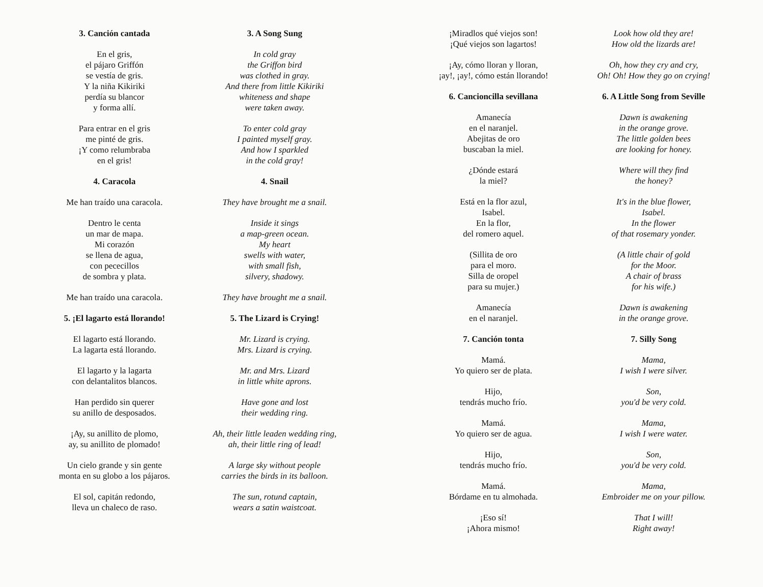3. Canción cantada
En el gris,
el pájaro Griffón
se vestía de gris.
Y la niña Kikiriki
perdía su blancor
y forma allí.
Para entrar en el gris
me pinté de gris.
¡Y como relumbraba
en el gris!
4. Caracola
Me han traído una caracola.
Dentro le centa
un mar de mapa.
Mi corazón
se llena de agua,
con pececillos
de sombra y plata.
Me han traído una caracola.
5. ¡El lagarto está llorando!
El lagarto está llorando.
La lagarta está llorando.
El lagarto y la lagarta
con delantalitos blancos.
Han perdido sin querer
su anillo de desposados.
¡Ay, su anillito de plomo,
ay, su anillito de plomado!
Un cielo grande y sin gente
monta en su globo a los pájaros.
El sol, capitán redondo,
lleva un chaleco de raso.
3. A Song Sung
In cold gray
the Griffon bird
was clothed in gray.
And there from little Kikiriki
whiteness and shape
were taken away.
To enter cold gray
I painted myself gray.
And how I sparkled
in the cold gray!
4. Snail
They have brought me a snail.
Inside it sings
a map-green ocean.
My heart
swells with water,
with small fish,
silvery, shadowy.
They have brought me a snail.
5. The Lizard is Crying!
Mr. Lizard is crying.
Mrs. Lizard is crying.
Mr. and Mrs. Lizard
in little white aprons.
Have gone and lost
their wedding ring.
Ah, their little leaden wedding ring,
ah, their little ring of lead!
A large sky without people
carries the birds in its balloon.
The sun, rotund captain,
wears a satin waistcoat.
¡Miradlos qué viejos son!
¡Qué viejos son lagartos!
¡Ay, cómo lloran y lloran,
¡ay!, ¡ay!, cómo están llorando!
6. Cancioncilla sevillana
Amanecía
en el naranjel.
Abejitas de oro
buscaban la miel.
¿Dónde estará
la miel?
Está en la flor azul,
Isabel.
En la flor,
del romero aquel.
(Sillita de oro
para el moro.
Silla de oropel
para su mujer.)
Amanecía
en el naranjel.
7. Canción tonta
Mamá.
Yo quiero ser de plata.
Hijo,
tendrás mucho frío.
Mamá.
Yo quiero ser de agua.
Hijo,
tendrás mucho frío.
Mamá.
Bórdame en tu almohada.
¡Eso sí!
¡Ahora mismo!
Look how old they are!
How old the lizards are!
Oh, how they cry and cry,
Oh! Oh! How they go on crying!
6. A Little Song from Seville
Dawn is awakening
in the orange grove.
The little golden bees
are looking for honey.
Where will they find
the honey?
It's in the blue flower,
Isabel.
In the flower
of that rosemary yonder.
(A little chair of gold
for the Moor.
A chair of brass
for his wife.)
Dawn is awakening
in the orange grove.
7. Silly Song
Mama,
I wish I were silver.
Son,
you'd be very cold.
Mama,
I wish I were water.
Son,
you'd be very cold.
Mama,
Embroider me on your pillow.
That I will!
Right away!